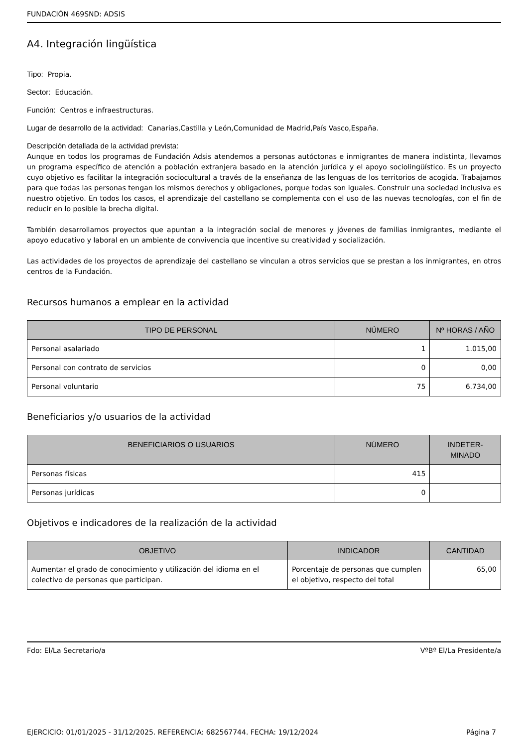FUNDACIÓN 469SND: ADSIS
A4. Integración lingüística
Tipo: Propia.
Sector: Educación.
Función: Centros e infraestructuras.
Lugar de desarrollo de la actividad: Canarias,Castilla y León,Comunidad de Madrid,País Vasco,España.
Descripción detallada de la actividad prevista:
Aunque en todos los programas de Fundación Adsis atendemos a personas autóctonas e inmigrantes de manera indistinta, llevamos un programa específico de atención a población extranjera basado en la atención jurídica y el apoyo sociolingüístico. Es un proyecto cuyo objetivo es facilitar la integración sociocultural a través de la enseñanza de las lenguas de los territorios de acogida. Trabajamos para que todas las personas tengan los mismos derechos y obligaciones, porque todas son iguales. Construir una sociedad inclusiva es nuestro objetivo. En todos los casos, el aprendizaje del castellano se complementa con el uso de las nuevas tecnologías, con el fin de reducir en lo posible la brecha digital.
También desarrollamos proyectos que apuntan a la integración social de menores y jóvenes de familias inmigrantes, mediante el apoyo educativo y laboral en un ambiente de convivencia que incentive su creatividad y socialización.
Las actividades de los proyectos de aprendizaje del castellano se vinculan a otros servicios que se prestan a los inmigrantes, en otros centros de la Fundación.
Recursos humanos a emplear en la actividad
| TIPO DE PERSONAL | NÚMERO | Nº HORAS / AÑO |
| --- | --- | --- |
| Personal asalariado | 1 | 1.015,00 |
| Personal con contrato de servicios | 0 | 0,00 |
| Personal voluntario | 75 | 6.734,00 |
Beneficiarios y/o usuarios de la actividad
| BENEFICIARIOS O USUARIOS | NÚMERO | INDETER- MINADO |
| --- | --- | --- |
| Personas físicas | 415 | |
| Personas jurídicas | 0 | |
Objetivos e indicadores de la realización de la actividad
| OBJETIVO | INDICADOR | CANTIDAD |
| --- | --- | --- |
| Aumentar el grado de conocimiento y utilización del idioma en el colectivo de personas que participan. | Porcentaje de personas que cumplen el objetivo, respecto del total | 65,00 |
Fdo: El/La Secretario/a VºBº El/La Presidente/a
EJERCICIO: 01/01/2025 - 31/12/2025. REFERENCIA: 682567744. FECHA: 19/12/2024 Página 7